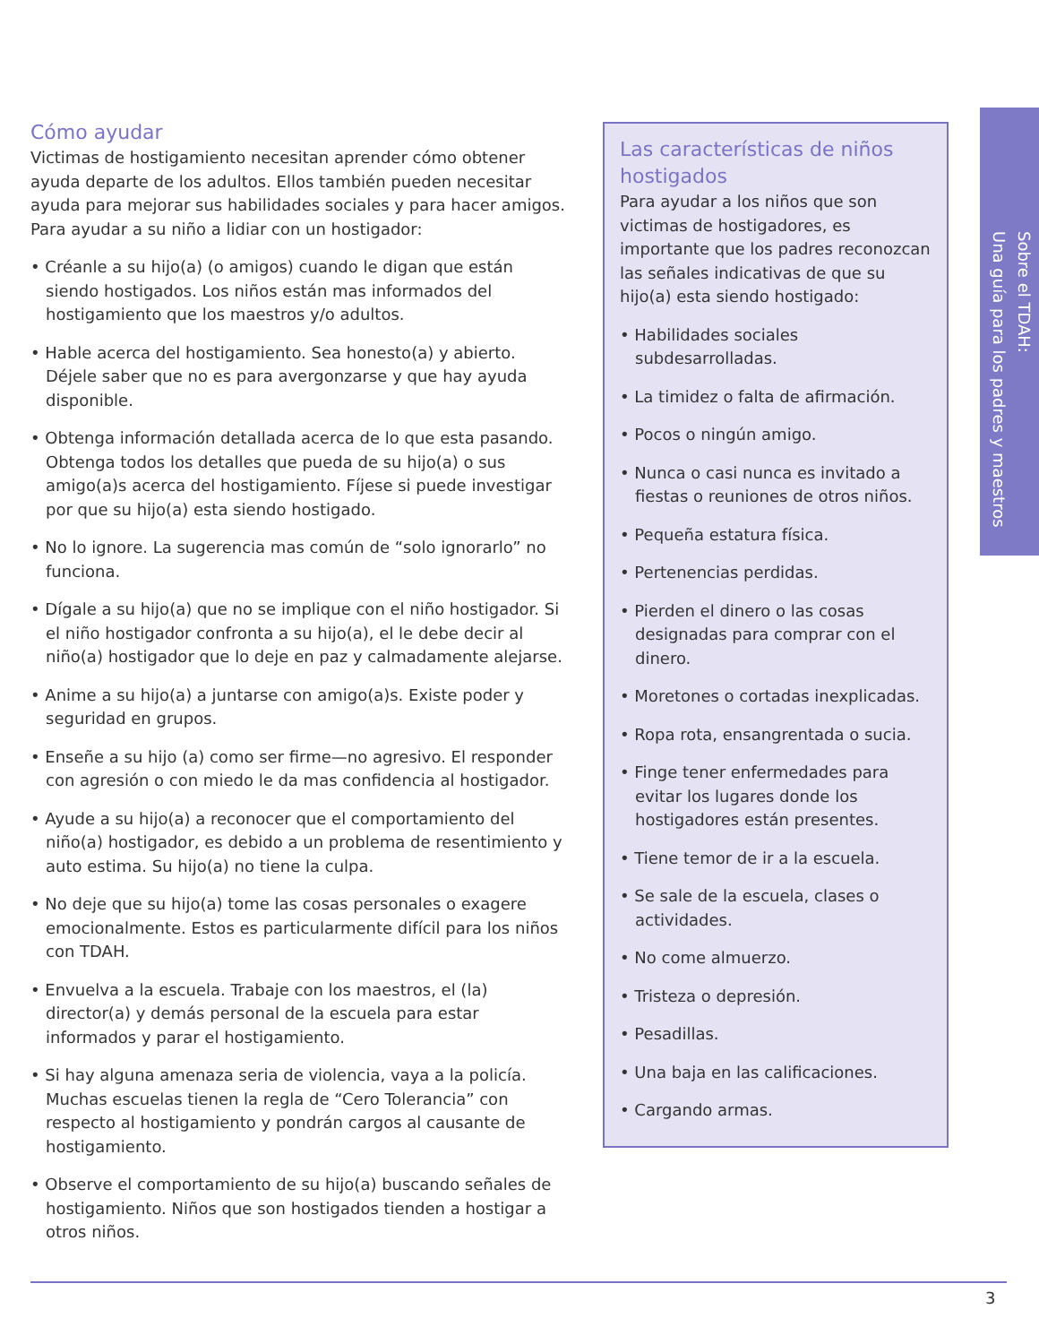Cómo ayudar
Victimas de hostigamiento necesitan aprender cómo obtener ayuda departe de los adultos. Ellos también pueden necesitar ayuda para mejorar sus habilidades sociales y para hacer amigos. Para ayudar a su niño a lidiar con un hostigador:
• Créanle a su hijo(a) (o amigos) cuando le digan que están siendo hostigados. Los niños están mas informados del hostigamiento que los maestros y/o adultos.
• Hable acerca del hostigamiento. Sea honesto(a) y abierto. Déjele saber que no es para avergonzarse y que hay ayuda disponible.
• Obtenga información detallada acerca de lo que esta pasando. Obtenga todos los detalles que pueda de su hijo(a) o sus amigo(a)s acerca del hostigamiento. Fíjese si puede investigar por que su hijo(a) esta siendo hostigado.
• No lo ignore. La sugerencia mas común de “solo ignorarlo” no funciona.
• Dígale a su hijo(a) que no se implique con el niño hostigador. Si el niño hostigador confronta a su hijo(a), el le debe decir al niño(a) hostigador que lo deje en paz y calmadamente alejarse.
• Anime a su hijo(a) a juntarse con amigo(a)s. Existe poder y seguridad en grupos.
• Enseñe a su hijo (a) como ser firme—no agresivo. El responder con agresión o con miedo le da mas confidencia al hostigador.
• Ayude a su hijo(a) a reconocer que el comportamiento del niño(a) hostigador, es debido a un problema de resentimiento y auto estima. Su hijo(a) no tiene la culpa.
• No deje que su hijo(a) tome las cosas personales o exagere emocionalmente. Estos es particularmente difícil para los niños con TDAH.
• Envuelva a la escuela. Trabaje con los maestros, el (la) director(a) y demás personal de la escuela para estar informados y parar el hostigamiento.
• Si hay alguna amenaza seria de violencia, vaya a la policía. Muchas escuelas tienen la regla de “Cero Tolerancia” con respecto al hostigamiento y pondrán cargos al causante de hostigamiento.
• Observe el comportamiento de su hijo(a) buscando señales de hostigamiento. Niños que son hostigados tienden a hostigar a otros niños.
Las características de niños hostigados
Para ayudar a los niños que son victimas de hostigadores, es importante que los padres reconozcan las señales indicativas de que su hijo(a) esta siendo hostigado:
• Habilidades sociales subdesarrolladas.
• La timidez o falta de afirmación.
• Pocos o ningún amigo.
• Nunca o casi nunca es invitado a fiestas o reuniones de otros niños.
• Pequeña estatura física.
• Pertenencias perdidas.
• Pierden el dinero o las cosas designadas para comprar con el dinero.
• Moretones o cortadas inexplicadas.
• Ropa rota, ensangrentada o sucia.
• Finge tener enfermedades para evitar los lugares donde los hostigadores están presentes.
• Tiene temor de ir a la escuela.
• Se sale de la escuela, clases o actividades.
• No come almuerzo.
• Tristeza o depresión.
• Pesadillas.
• Una baja en las calificaciones.
• Cargando armas.
Sobre el TDAH:
Una guía para los padres y maestros
3